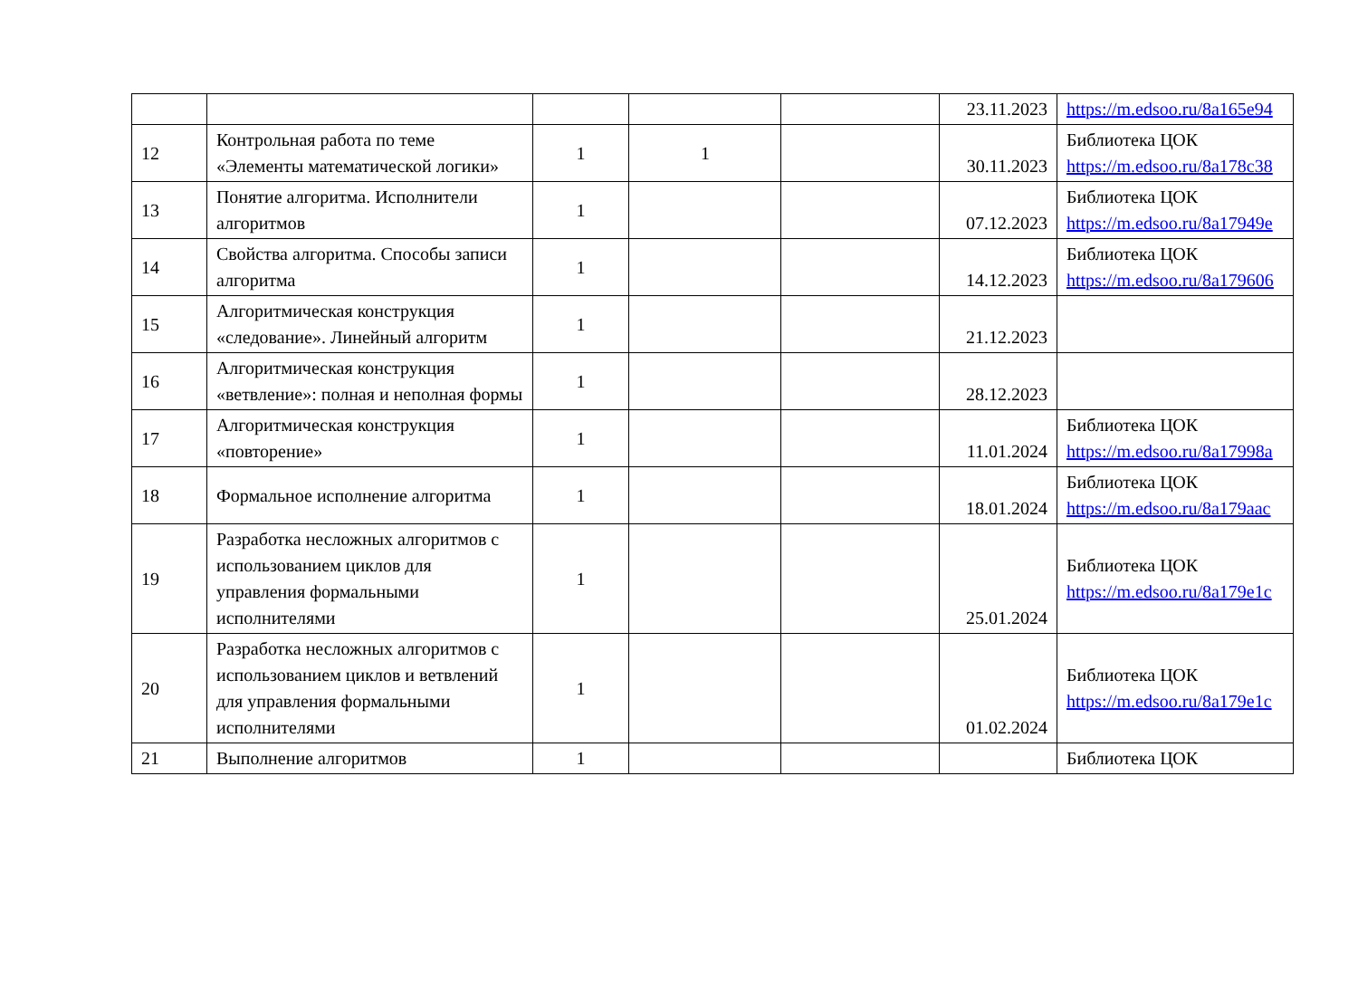| | | | | | 23.11.2023 | https://m.edsoo.ru/8a165e94 |
| 12 | Контрольная работа по теме «Элементы математической логики» | 1 | 1 | | 30.11.2023 | Библиотека ЦОК https://m.edsoo.ru/8a178c38 |
| 13 | Понятие алгоритма. Исполнители алгоритмов | 1 | | | 07.12.2023 | Библиотека ЦОК https://m.edsoo.ru/8a17949e |
| 14 | Свойства алгоритма. Способы записи алгоритма | 1 | | | 14.12.2023 | Библиотека ЦОК https://m.edsoo.ru/8a179606 |
| 15 | Алгоритмическая конструкция «следование». Линейный алгоритм | 1 | | | 21.12.2023 | |
| 16 | Алгоритмическая конструкция «ветвление»: полная и неполная формы | 1 | | | 28.12.2023 | |
| 17 | Алгоритмическая конструкция «повторение» | 1 | | | 11.01.2024 | Библиотека ЦОК https://m.edsoo.ru/8a17998a |
| 18 | Формальное исполнение алгоритма | 1 | | | 18.01.2024 | Библиотека ЦОК https://m.edsoo.ru/8a179aac |
| 19 | Разработка несложных алгоритмов с использованием циклов для управления формальными исполнителями | 1 | | | 25.01.2024 | Библиотека ЦОК https://m.edsoo.ru/8a179e1c |
| 20 | Разработка несложных алгоритмов с использованием циклов и ветвлений для управления формальными исполнителями | 1 | | | 01.02.2024 | Библиотека ЦОК https://m.edsoo.ru/8a179e1c |
| 21 | Выполнение алгоритмов | 1 | | | | Библиотека ЦОК |